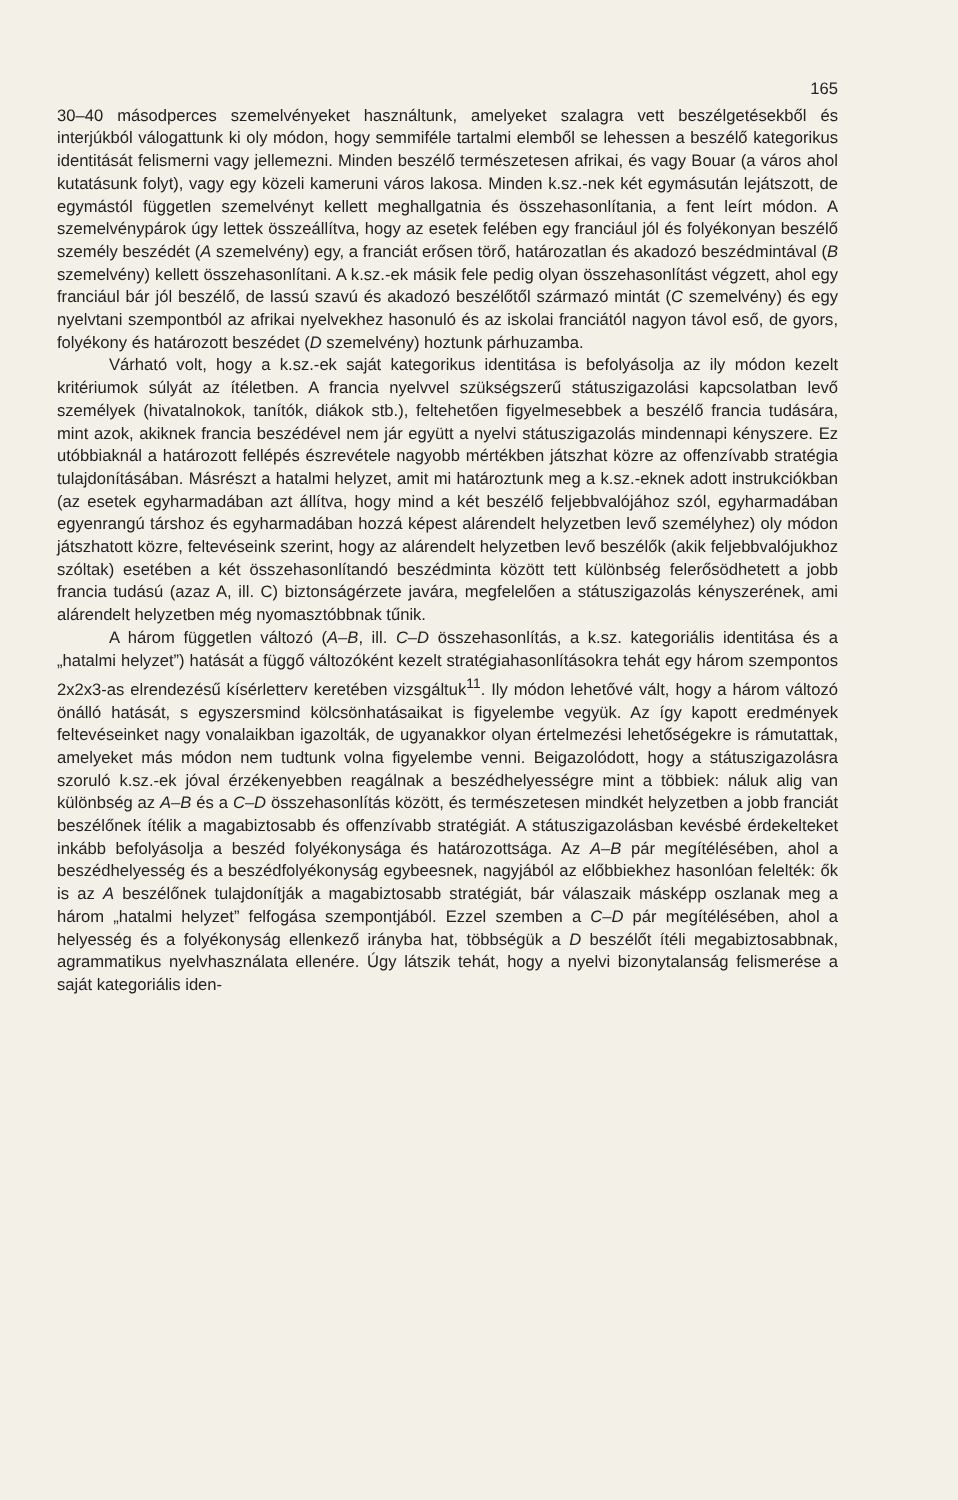165
30–40 másodperces szemelvényeket használtunk, amelyeket szalagra vett beszélgetésekből és interjúkból válogattunk ki oly módon, hogy semmiféle tartalmi elemből se lehessen a beszélő kategorikus identitását felismerni vagy jellemezni. Minden beszélő természetesen afrikai, és vagy Bouar (a város ahol kutatásunk folyt), vagy egy közeli kameruni város lakosa. Minden k.sz.-nek két egymásután lejátszott, de egymástól független szemelvényt kellett meghallgatnia és összehasonlítania, a fent leírt módon. A szemelvénypárok úgy lettek összeállítva, hogy az esetek felében egy franciául jól és folyékonyan beszélő személy beszédét (A szemelvény) egy, a franciát erősen törő, határozatlan és akadozó beszédmintával (B szemelvény) kellett összehasonlítani. A k.sz.-ek másik fele pedig olyan összehasonlítást végzett, ahol egy franciául bár jól beszélő, de lassú szavú és akadozó beszélőtől származó mintát (C szemelvény) és egy nyelvtani szempontból az afrikai nyelvekhez hasonuló és az iskolai franciától nagyon távol eső, de gyors, folyékony és határozott beszédet (D szemelvény) hoztunk párhuzamba.
Várható volt, hogy a k.sz.-ek saját kategorikus identitása is befolyásolja az ily módon kezelt kritériumok súlyát az ítéletben. A francia nyelvvel szükségszerű státuszigazolási kapcsolatban levő személyek (hivatalnokok, tanítók, diákok stb.), feltehetően figyelmesebbek a beszélő francia tudására, mint azok, akiknek francia beszédével nem jár együtt a nyelvi státuszigazolás mindennapi kényszere. Ez utóbbiaknál a határozott fellépés észrevétele nagyobb mértékben játszhat közre az offenzívabb stratégia tulajdonításában. Másrészt a hatalmi helyzet, amit mi határoztunk meg a k.sz.-eknek adott instrukciókban (az esetek egyharmadában azt állítva, hogy mind a két beszélő feljebbvalójához szól, egyharmadában egyenrangú társhoz és egyharmadában hozzá képest alárendelt helyzetben levő személyhez) oly módon játszhatott közre, feltevéseink szerint, hogy az alárendelt helyzetben levő beszélők (akik feljebbvalójukhoz szóltak) esetében a két összehasonlítandó beszédminta között tett különbség felerősödhetett a jobb francia tudású (azaz A, ill. C) biztonságérzete javára, megfelelően a státuszigazolás kényszerének, ami alárendelt helyzetben még nyomasztóbbnak tűnik.
A három független változó (A–B, ill. C–D összehasonlítás, a k.sz. kategoriális identitása és a „hatalmi helyzet”) hatását a függő változóként kezelt stratégiahasonlításokra tehát egy három szempontos 2x2x3-as elrendezésű kísérletterv keretében vizsgáltuk<sup>11</sup>. Ily módon lehetővé vált, hogy a három változó önálló hatását, s egyszersmind kölcsönhatásaikat is figyelembe vegyük. Az így kapott eredmények feltevéseinket nagy vonalaikban igazolták, de ugyanakkor olyan értelmezési lehetőségekre is rámutattak, amelyeket más módon nem tudtunk volna figyelembe venni. Beigazolódott, hogy a státuszigazolásra szoruló k.sz.-ek jóval érzékenyebben reagálnak a beszédhelyességre mint a többiek: náluk alig van különbség az A–B és a C–D összehasonlítás között, és természetesen mindkét helyzetben a jobb franciát beszélőnek ítélik a magabiztosabb és offenzívabb stratégiát. A státuszigazolásban kevésbé érdekelteket inkább befolyásolja a beszéd folyékonysága és határozottsága. Az A–B pár megítélésében, ahol a beszédhelyesség és a beszédfolyékonyság egybeesnek, nagyjából az előbbiekhez hasonlóan felelték: ők is az A beszélőnek tulajdonítják a magabiztosabb stratégiát, bár válaszaik másképp oszlanak meg a három „hatalmi helyzet” felfogása szempontjából. Ezzel szemben a C–D pár megítélésében, ahol a helyesség és a folyékonyság ellenkező irányba hat, többségük a D beszélőt ítéli megabiztosabbnak, agrammatikus nyelvhasználata ellenére. Úgy látszik tehát, hogy a nyelvi bizonytalanság felismerése a saját kategoriális iden-